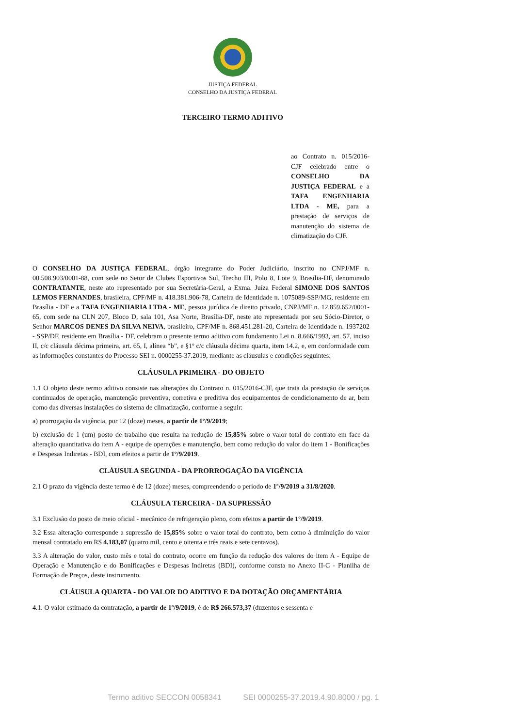JUSTIÇA FEDERAL
CONSELHO DA JUSTIÇA FEDERAL
TERCEIRO TERMO ADITIVO
ao Contrato n. 015/2016-CJF celebrado entre o CONSELHO DA JUSTIÇA FEDERAL e a TAFA ENGENHARIA LTDA - ME, para a prestação de serviços de manutenção do sistema de climatização do CJF.
O CONSELHO DA JUSTIÇA FEDERAL, órgão integrante do Poder Judiciário, inscrito no CNPJ/MF n. 00.508.903/0001-88, com sede no Setor de Clubes Esportivos Sul, Trecho III, Polo 8, Lote 9, Brasília-DF, denominado CONTRATANTE, neste ato representado por sua Secretária-Geral, a Exma. Juíza Federal SIMONE DOS SANTOS LEMOS FERNANDES, brasileira, CPF/MF n. 418.381.906-78, Carteira de Identidade n. 1075089-SSP/MG, residente em Brasília - DF e a TAFA ENGENHARIA LTDA - ME, pessoa jurídica de direito privado, CNPJ/MF n. 12.859.652/0001-65, com sede na CLN 207, Bloco D, sala 101, Asa Norte, Brasília-DF, neste ato representada por seu Sócio-Diretor, o Senhor MARCOS DENES DA SILVA NEIVA, brasileiro, CPF/MF n. 868.451.281-20, Carteira de Identidade n. 1937202 - SSP/DF, residente em Brasília - DF, celebram o presente termo aditivo com fundamento Lei n. 8.666/1993, art. 57, inciso II, c/c cláusula décima primeira, art. 65, I, alínea “b”, e §1º c/c cláusula décima quarta, item 14.2, e, em conformidade com as informações constantes do Processo SEI n. 0000255-37.2019, mediante as cláusulas e condições seguintes:
CLÁUSULA PRIMEIRA - DO OBJETO
1.1 O objeto deste termo aditivo consiste nas alterações do Contrato n. 015/2016-CJF, que trata da prestação de serviços continuados de operação, manutenção preventiva, corretiva e preditiva dos equipamentos de condicionamento de ar, bem como das diversas instalações do sistema de climatização, conforme a seguir:
a) prorrogação da vigência, por 12 (doze) meses, a partir de 1º/9/2019;
b) exclusão de 1 (um) posto de trabalho que resulta na redução de 15,85% sobre o valor total do contrato em face da alteração quantitativa do item A - equipe de operações e manutenção, bem como redução do valor do item 1 - Bonificações e Despesas Indiretas - BDI, com efeitos a partir de 1º/9/2019.
CLÁUSULA SEGUNDA - DA PRORROGAÇÃO DA VIGÊNCIA
2.1 O prazo da vigência deste termo é de 12 (doze) meses, compreendendo o período de 1º/9/2019 a 31/8/2020.
CLÁUSULA TERCEIRA - DA SUPRESSÃO
3.1 Exclusão do posto de meio oficial - mecânico de refrigeração pleno, com efeitos a partir de 1º/9/2019.
3.2 Essa alteração corresponde a supressão de 15,85% sobre o valor total do contrato, bem como à diminuição do valor mensal contratado em R$ 4.183,07 (quatro mil, cento e oitenta e três reais e sete centavos).
3.3 A alteração do valor, custo mês e total do contrato, ocorre em função da redução dos valores do item A - Equipe de Operação e Manutenção e do Bonificações e Despesas Indiretas (BDI), conforme consta no Anexo II-C - Planilha de Formação de Preços, deste instrumento.
CLÁUSULA QUARTA - DO VALOR DO ADITIVO E DA DOTAÇÃO ORÇAMENTÁRIA
4.1. O valor estimado da contratação, a partir de 1º/9/2019, é de R$ 266.573,37 (duzentos e sessenta e
Termo aditivo SECCON 0058341 SEI 0000255-37.2019.4.90.8000 / pg. 1